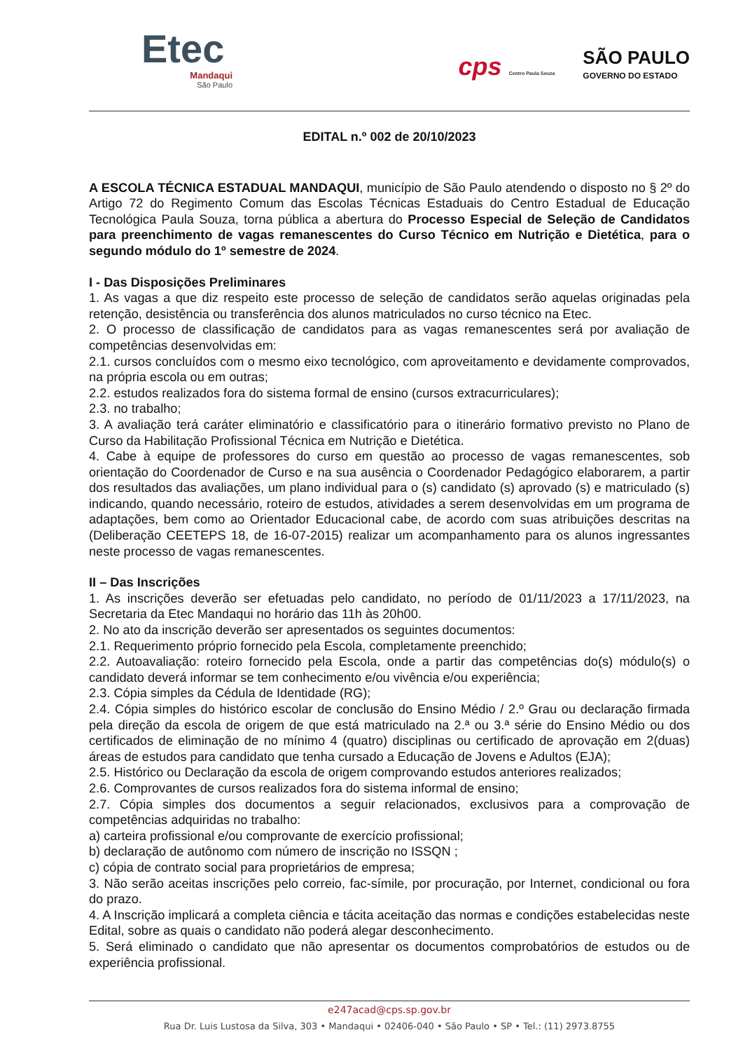Etec
Mandaqui
São Paulo
cps Centro Paula Souza
SÃO PAULO
GOVERNO DO ESTADO
EDITAL n.º 002 de 20/10/2023
A ESCOLA TÉCNICA ESTADUAL MANDAQUI, município de São Paulo atendendo o disposto no § 2º do Artigo 72 do Regimento Comum das Escolas Técnicas Estaduais do Centro Estadual de Educação Tecnológica Paula Souza, torna pública a abertura do Processo Especial de Seleção de Candidatos para preenchimento de vagas remanescentes do Curso Técnico em Nutrição e Dietética, para o segundo módulo do 1º semestre de 2024.
I - Das Disposições Preliminares
1. As vagas a que diz respeito este processo de seleção de candidatos serão aquelas originadas pela retenção, desistência ou transferência dos alunos matriculados no curso técnico na Etec.
2. O processo de classificação de candidatos para as vagas remanescentes será por avaliação de competências desenvolvidas em:
2.1. cursos concluídos com o mesmo eixo tecnológico, com aproveitamento e devidamente comprovados, na própria escola ou em outras;
2.2. estudos realizados fora do sistema formal de ensino (cursos extracurriculares);
2.3. no trabalho;
3. A avaliação terá caráter eliminatório e classificatório para o itinerário formativo previsto no Plano de Curso da Habilitação Profissional Técnica em Nutrição e Dietética.
4. Cabe à equipe de professores do curso em questão ao processo de vagas remanescentes, sob orientação do Coordenador de Curso e na sua ausência o Coordenador Pedagógico elaborarem, a partir dos resultados das avaliações, um plano individual para o (s) candidato (s) aprovado (s) e matriculado (s) indicando, quando necessário, roteiro de estudos, atividades a serem desenvolvidas em um programa de adaptações, bem como ao Orientador Educacional cabe, de acordo com suas atribuições descritas na (Deliberação CEETEPS 18, de 16-07-2015) realizar um acompanhamento para os alunos ingressantes neste processo de vagas remanescentes.
II – Das Inscrições
1. As inscrições deverão ser efetuadas pelo candidato, no período de 01/11/2023 a 17/11/2023, na Secretaria da Etec Mandaqui no horário das 11h às 20h00.
2. No ato da inscrição deverão ser apresentados os seguintes documentos:
2.1. Requerimento próprio fornecido pela Escola, completamente preenchido;
2.2. Autoavaliação: roteiro fornecido pela Escola, onde a partir das competências do(s) módulo(s) o candidato deverá informar se tem conhecimento e/ou vivência e/ou experiência;
2.3. Cópia simples da Cédula de Identidade (RG);
2.4. Cópia simples do histórico escolar de conclusão do Ensino Médio / 2.º Grau ou declaração firmada pela direção da escola de origem de que está matriculado na 2.ª ou 3.ª série do Ensino Médio ou dos certificados de eliminação de no mínimo 4 (quatro) disciplinas ou certificado de aprovação em 2(duas) áreas de estudos para candidato que tenha cursado a Educação de Jovens e Adultos (EJA);
2.5. Histórico ou Declaração da escola de origem comprovando estudos anteriores realizados;
2.6. Comprovantes de cursos realizados fora do sistema informal de ensino;
2.7. Cópia simples dos documentos a seguir relacionados, exclusivos para a comprovação de competências adquiridas no trabalho:
a) carteira profissional e/ou comprovante de exercício profissional;
b) declaração de autônomo com número de inscrição no ISSQN ;
c) cópia de contrato social para proprietários de empresa;
3. Não serão aceitas inscrições pelo correio, fac-símile, por procuração, por Internet, condicional ou fora do prazo.
4. A Inscrição implicará a completa ciência e tácita aceitação das normas e condições estabelecidas neste Edital, sobre as quais o candidato não poderá alegar desconhecimento.
5. Será eliminado o candidato que não apresentar os documentos comprobatórios de estudos ou de experiência profissional.
e247acad@cps.sp.gov.br
Rua Dr. Luis Lustosa da Silva, 303 • Mandaqui • 02406-040 • São Paulo • SP • Tel.: (11) 2973.8755